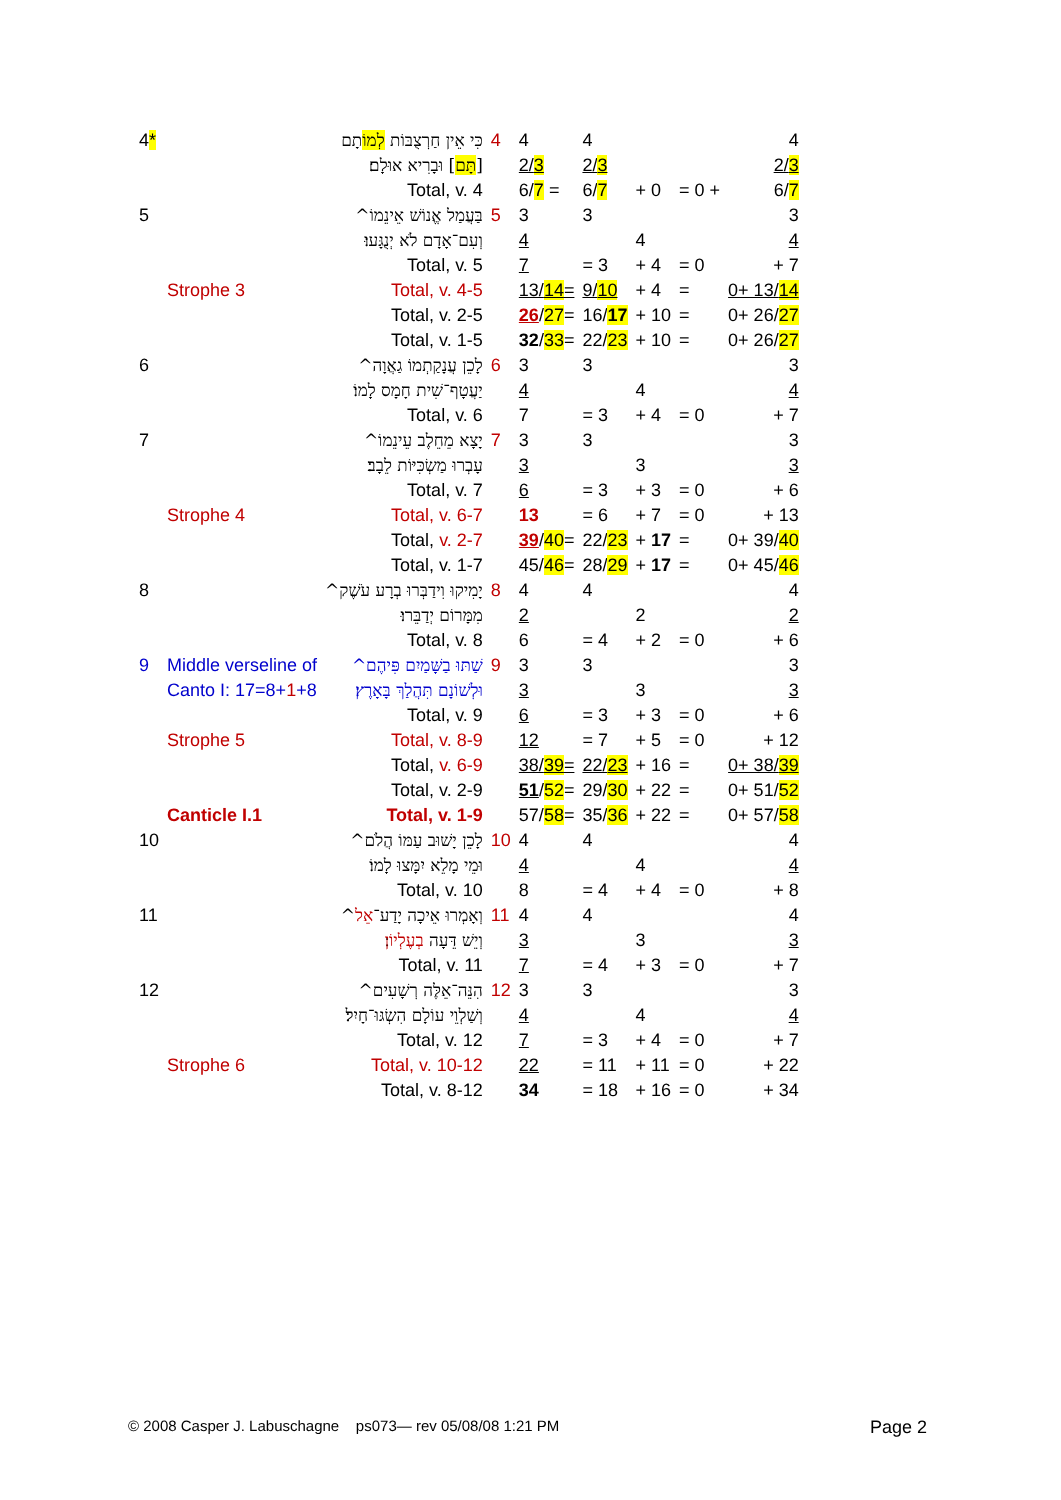| 4 * | | כִּי אֵין חַרְצֻבּוֹת לְמוֹ תָם | 4 | 4 | 4 | | | 4 |
| | | [ תָּם ] וּבָרִיא אוּלָם׃ | | 2/ 3 | 2/ 3 | | | 2/ 3 |
| | | Total, v. 4 | | 6/ 7 = | 6/ 7 | + 0 | = 0 + | 6/ 7 |
| 5 | | בַּעֲמַל אֱנוֹשׁ אֵינֵמוֹ^ | 5 | 3 | 3 | | | 3 |
| | | וְעִם־אָדָם לֹא יְנֻגָּעוּ׃ | | 4 | | 4 | | 4 |
| | | Total, v. 5 | | 7 | = 3 | + 4 | = 0 | + 7 |
| | Strophe 3 | Total, v. 4-5 | | 13/ 14 = | 9/ 10 | + 4 | = | 0+ 13/ 14 |
| | | Total, v. 2-5 | | 26 / 27 = | 16/ 17 | + 10 | = | 0+ 26/ 27 |
| | | Total, v. 1-5 | | 32 / 33 = | 22/ 23 | + 10 | = | 0+ 26/ 27 |
| 6 | | לָכֵן עֲנָקַתְמוֹ גַאֲוָה^ | 6 | 3 | 3 | | | 3 |
| | | יַעֲטָף־שִׁית חָמָס לָמוֹ׃ | | 4 | | 4 | | 4 |
| | | Total, v. 6 | | 7 | = 3 | + 4 | = 0 | + 7 |
| 7 | | יָצָא מֵחֵלֶב עֵינֵמוֹ^ | 7 | 3 | 3 | | | 3 |
| | | עָבְרוּ מַשְׂכִּיּוֹת לֵבָב׃ | | 3 | | 3 | | 3 |
| | | Total, v. 7 | | 6 | = 3 | + 3 | = 0 | + 6 |
| | Strophe 4 | Total, v. 6-7 | | 13 | = 6 | + 7 | = 0 | + 13 |
| | | Total, v. 2-7 | | 39 / 40 = | 22/ 23 | + 17 | = | 0+ 39/ 40 |
| | | Total, v. 1-7 | | 45/ 46 = | 28/ 29 | + 17 | = | 0+ 45/ 46 |
| 8 | | יָמִיקוּ וִידַבְּרוּ בְרָע עֹשֶׁק^ | 8 | 4 | 4 | | | 4 |
| | | מִמָּרוֹם יְדַבֵּרוּ׃ | | 2 | | 2 | | 2 |
| | | Total, v. 8 | | 6 | = 4 | + 2 | = 0 | + 6 |
| 9 | Middle verseline of | שַׁתּוּ בַשָּׁמַיִם פִּיהֶם^ | 9 | 3 | 3 | | | 3 |
| | Canto I: 17=8+ 1 +8 | וּלְשׁוֹנָם תִּהֲלַךְ בָּאָרֶץ׃ | | 3 | | 3 | | 3 |
| | | Total, v. 9 | | 6 | = 3 | + 3 | = 0 | + 6 |
| | Strophe 5 | Total, v. 8-9 | | 12 | = 7 | + 5 | = 0 | + 12 |
| | | Total, v. 6-9 | | 38/ 39 = | 22/ 23 | + 16 | = | 0+ 38/ 39 |
| | | Total, v. 2-9 | | 51 / 52 = | 29/ 30 | + 22 | = | 0+ 51/ 52 |
| | Canticle I.1 | Total, v. 1-9 | | 57/ 58 = | 35/ 36 | + 22 | = | 0+ 57/ 58 |
| 10 | | לָכֵן יָשׁוּב עַמּוֹ הֲלֹם^ | 10 | 4 | 4 | | | 4 |
| | | וּמֵי מָלֵא יִמָּצוּ לָמוֹ׃ | | 4 | | 4 | | 4 |
| | | Total, v. 10 | | 8 | = 4 | + 4 | = 0 | + 8 |
| 11 | | וְאָמְרוּ אֵיכָה יָדַע־ אֵל ^ | 11 | 4 | 4 | | | 4 |
| | | וְיֵשׁ דֵּעָה בְעֶלְיוֹן ׃ | | 3 | | 3 | | 3 |
| | | Total, v. 11 | | 7 | = 4 | + 3 | = 0 | + 7 |
| 12 | | הִנֵּה־אֵלֶּה רְשָׁעִים^ | 12 | 3 | 3 | | | 3 |
| | | וְשַׁלְוֵי עוֹלָם הִשְׂגּוּ־חָיִל׃ | | 4 | | 4 | | 4 |
| | | Total, v. 12 | | 7 | = 3 | + 4 | = 0 | + 7 |
| | Strophe 6 | Total, v. 10-12 | | 22 | = 11 | + 11 | = 0 | + 22 |
| | | Total, v. 8-12 | | 34 | = 18 | + 16 | = 0 | + 34 |
© 2008 Casper J. Labuschagne ps073— rev 05/08/08 1:21 PM
Page 2